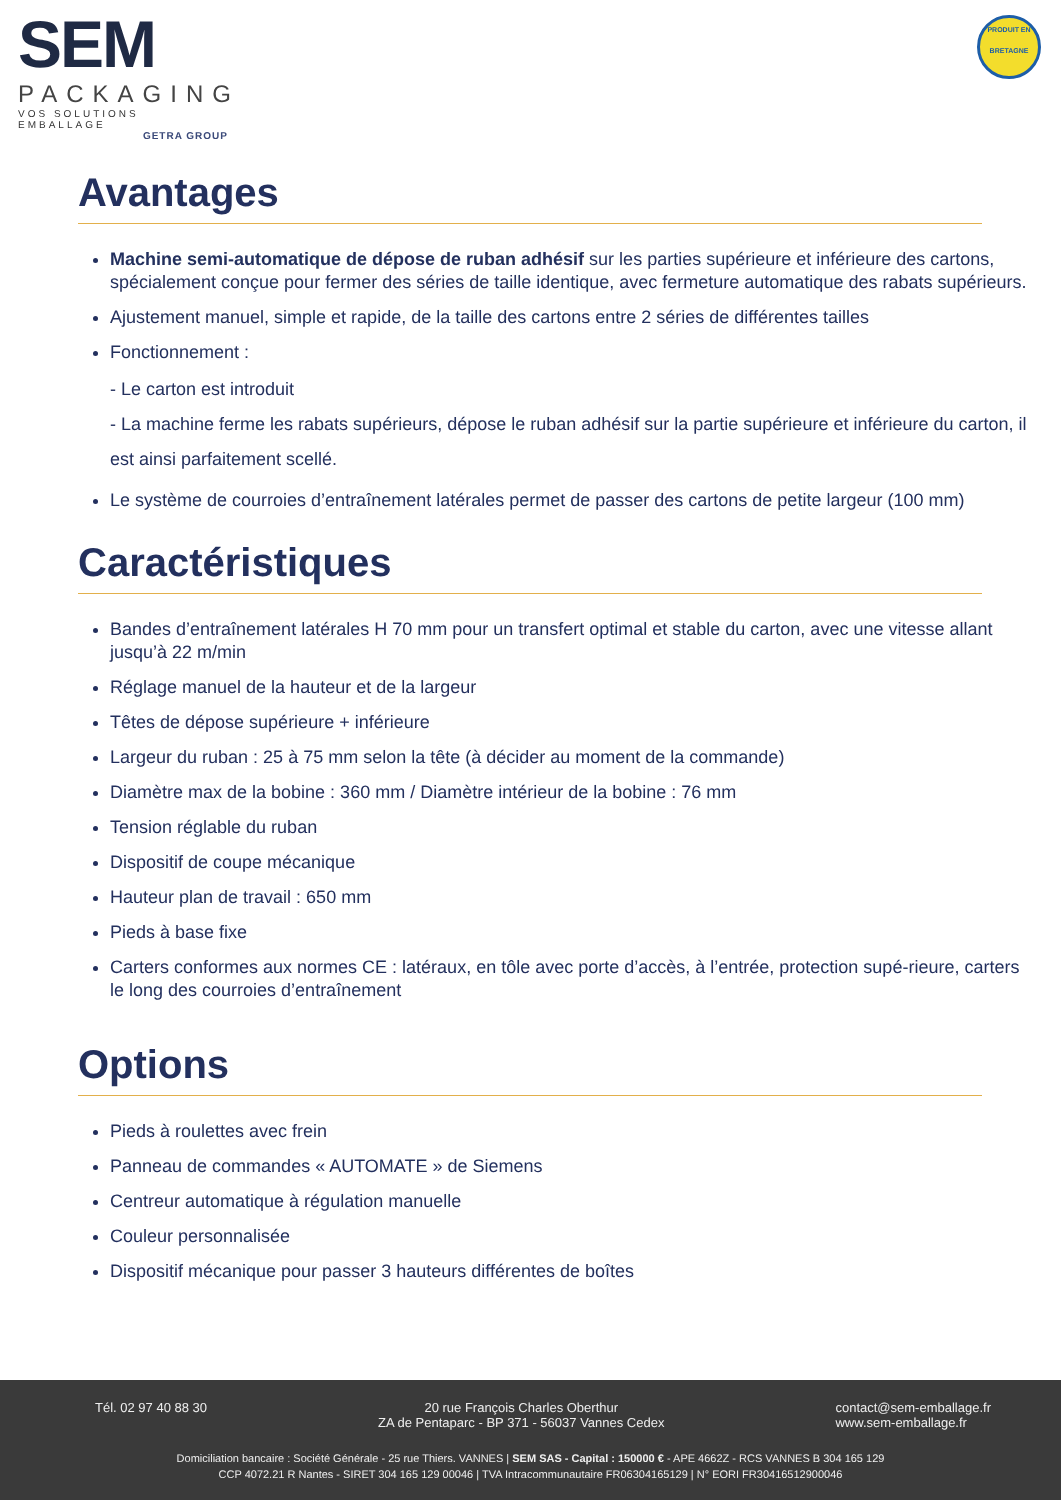SEM
PACKAGING
VOS SOLUTIONS EMBALLAGE
GETRA GROUP
PRODUIT EN
BRETAGNE
Avantages
Machine semi-automatique de dépose de ruban adhésif sur les parties supérieure et inférieure des cartons, spécialement conçue pour fermer des séries de taille identique, avec fermeture automatique des rabats supérieurs.
Ajustement manuel, simple et rapide, de la taille des cartons entre 2 séries de différentes tailles
Fonctionnement :
- Le carton est introduit
- La machine ferme les rabats supérieurs, dépose le ruban adhésif sur la partie supérieure et inférieure du carton, il est ainsi parfaitement scellé.
Le système de courroies d’entraînement latérales permet de passer des cartons de petite largeur (100 mm)
Caractéristiques
Bandes d’entraînement latérales H 70 mm pour un transfert optimal et stable du carton, avec une vitesse allant jusqu’à 22 m/min
Réglage manuel de la hauteur et de la largeur
Têtes de dépose supérieure + inférieure
Largeur du ruban : 25 à 75 mm selon la tête (à décider au moment de la commande)
Diamètre max de la bobine : 360 mm / Diamètre intérieur de la bobine : 76 mm
Tension réglable du ruban
Dispositif de coupe mécanique
Hauteur plan de travail : 650 mm
Pieds à base fixe
Carters conformes aux normes CE : latéraux, en tôle avec porte d’accès, à l’entrée, protection supé-rieure, carters le long des courroies d’entraînement
Options
Pieds à roulettes avec frein
Panneau de commandes « AUTOMATE » de Siemens
Centreur automatique à régulation manuelle
Couleur personnalisée
Dispositif mécanique pour passer 3 hauteurs différentes de boîtes
Tél. 02 97 40 88 30 20 rue François Charles Oberthur
ZA de Pentaparc - BP 371 - 56037 Vannes Cedex
contact@sem-emballage.fr
www.sem-emballage.fr
Domiciliation bancaire : Société Générale - 25 rue Thiers. VANNES | SEM SAS - Capital : 150000 € - APE 4662Z - RCS VANNES B 304 165 129
CCP 4072.21 R Nantes - SIRET 304 165 129 00046 | TVA Intracommunautaire FR06304165129 | N° EORI FR30416512900046